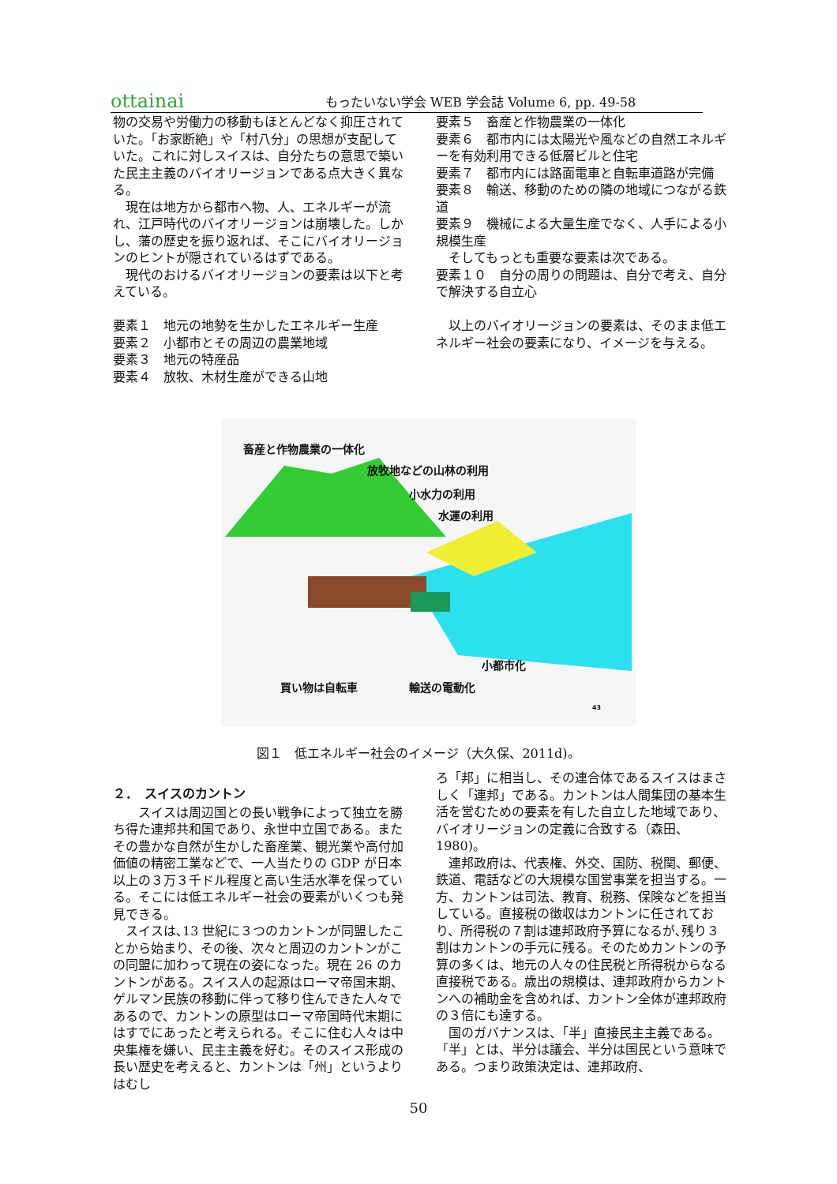ottainai
もったいない学会 WEB 学会誌 Volume 6, pp. 49-58
物の交易や労働力の移動もほとんどなく抑圧されていた。「お家断絶」や「村八分」の思想が支配していた。これに対しスイスは、自分たちの意思で築いた民主主義のバイオリージョンである点大きく異なる。
　現在は地方から都市へ物、人、エネルギーが流れ、江戸時代のバイオリージョンは崩壊した。しかし、藩の歴史を振り返れば、そこにバイオリージョンのヒントが隠されているはずである。
　現代のおけるバイオリージョンの要素は以下と考えている。
要素１　地元の地勢を生かしたエネルギー生産
要素２　小都市とその周辺の農業地域
要素３　地元の特産品
要素４　放牧、木材生産ができる山地
要素５　畜産と作物農業の一体化
要素６　都市内には太陽光や風などの自然エネルギーを有効利用できる低層ビルと住宅
要素７　都市内には路面電車と自転車道路が完備
要素８　輸送、移動のための隣の地域につながる鉄道
要素９　機械による大量生産でなく、人手による小規模生産
　そしてもっとも重要な要素は次である。
要素１０　自分の周りの問題は、自分で考え、自分で解決する自立心
　以上のバイオリージョンの要素は、そのまま低エネルギー社会の要素になり、イメージを与える。
畜産と作物農業の一体化
放牧地などの山林の利用
小水力の利用
水運の利用
小都市化
買い物は自転車 輸送の電動化
43
図１　低エネルギー社会のイメージ（大久保、2011d)。
２．　スイスのカントン
　　スイスは周辺国との長い戦争によって独立を勝ち得た連邦共和国であり、永世中立国である。またその豊かな自然が生かした畜産業、観光業や高付加価値の精密工業などで、一人当たりの GDP が日本以上の３万３千ドル程度と高い生活水準を保っている。そこには低エネルギー社会の要素がいくつも発見できる。
　スイスは､13 世紀に３つのカントンが同盟したことから始まり、その後、次々と周辺のカントンがこの同盟に加わって現在の姿になった。現在 26 のカントンがある。スイス人の起源はローマ帝国末期、ゲルマン民族の移動に伴って移り住んできた人々であるので、カントンの原型はローマ帝国時代末期にはすでにあったと考えられる。そこに住む人々は中央集権を嫌い、民主主義を好む。そのスイス形成の長い歴史を考えると、カントンは「州」というよりはむし
ろ「邦」に相当し、その連合体であるスイスはまさしく「連邦」である。カントンは人間集団の基本生活を営むための要素を有した自立した地域であり、バイオリージョンの定義に合致する（森田、1980)。
　連邦政府は、代表権、外交、国防、税関、郵便、鉄道、電話などの大規模な国営事業を担当する。一方、カントンは司法、教育、税務、保険などを担当している。直接税の徴収はカントンに任されており、所得税の７割は連邦政府予算になるが､残り３割はカントンの手元に残る。そのためカントンの予算の多くは、地元の人々の住民税と所得税からなる直接税である。歳出の規模は、連邦政府からカントンへの補助金を含めれば、カントン全体が連邦政府の３倍にも達する。
　国のガバナンスは、「半」直接民主主義である。「半」とは、半分は議会、半分は国民という意味である。つまり政策決定は、連邦政府、
50